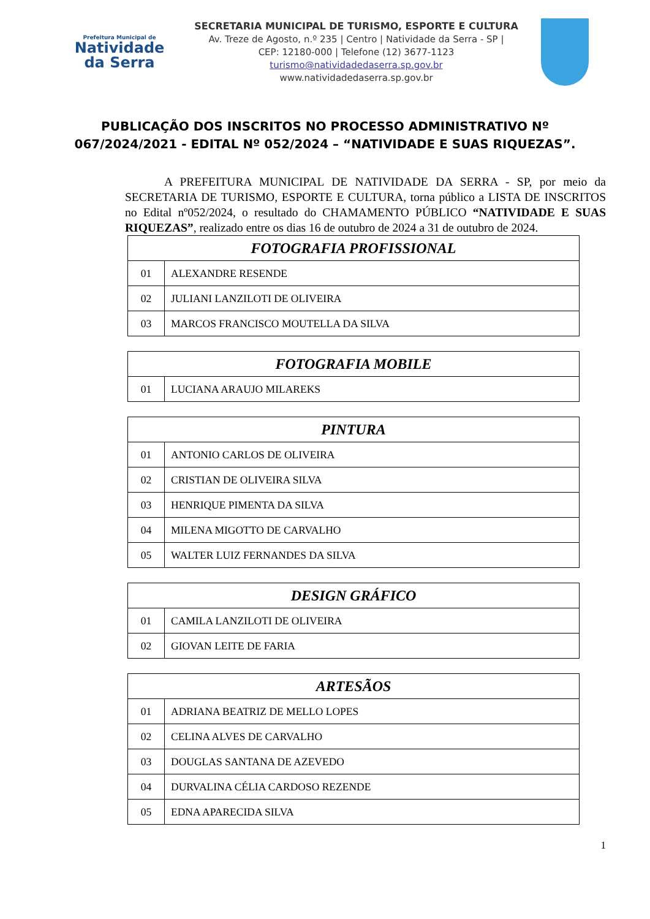Prefeitura Municipal de
Natividade
da Serra
SECRETARIA MUNICIPAL DE TURISMO, ESPORTE E CULTURA
Av. Treze de Agosto, n.º 235 | Centro | Natividade da Serra - SP |
CEP: 12180-000 | Telefone (12) 3677-1123
turismo@nativi­dadedaserra.sp.gov.br
www.natividadedaserra.sp.gov.br
PUBLICAÇÃO DOS INSCRITOS NO PROCESSO ADMINISTRATIVO Nº 067/2024/2021 - EDITAL Nº 052/2024 – “NATIVIDADE E SUAS RIQUEZAS”.
A PREFEITURA MUNICIPAL DE NATIVIDADE DA SERRA - SP, por meio da SECRETARIA DE TURISMO, ESPORTE E CULTURA, torna público a LISTA DE INSCRITOS no Edital nº052/2024, o resultado do CHAMAMENTO PÚBLICO “NATIVIDADE E SUAS RIQUEZAS”, realizado entre os dias 16 de outubro de 2024 a 31 de outubro de 2024.
| FOTOGRAFIA PROFISSIONAL | |
| --- | --- |
| 01 | ALEXANDRE RESENDE |
| 02 | JULIANI LANZILOTI DE OLIVEIRA |
| 03 | MARCOS FRANCISCO MOUTELLA DA SILVA |
| FOTOGRAFIA MOBILE | |
| --- | --- |
| 01 | LUCIANA ARAUJO MILAREKS |
| PINTURA | |
| --- | --- |
| 01 | ANTONIO CARLOS DE OLIVEIRA |
| 02 | CRISTIAN DE OLIVEIRA SILVA |
| 03 | HENRIQUE PIMENTA DA SILVA |
| 04 | MILENA MIGOTTO DE CARVALHO |
| 05 | WALTER LUIZ FERNANDES DA SILVA |
| DESIGN GRÁFICO | |
| --- | --- |
| 01 | CAMILA LANZILOTI DE OLIVEIRA |
| 02 | GIOVAN LEITE DE FARIA |
| ARTESÃOS | |
| --- | --- |
| 01 | ADRIANA BEATRIZ DE MELLO LOPES |
| 02 | CELINA ALVES DE CARVALHO |
| 03 | DOUGLAS SANTANA DE AZEVEDO |
| 04 | DURVALINA CÉLIA CARDOSO REZENDE |
| 05 | EDNA APARECIDA SILVA |
1